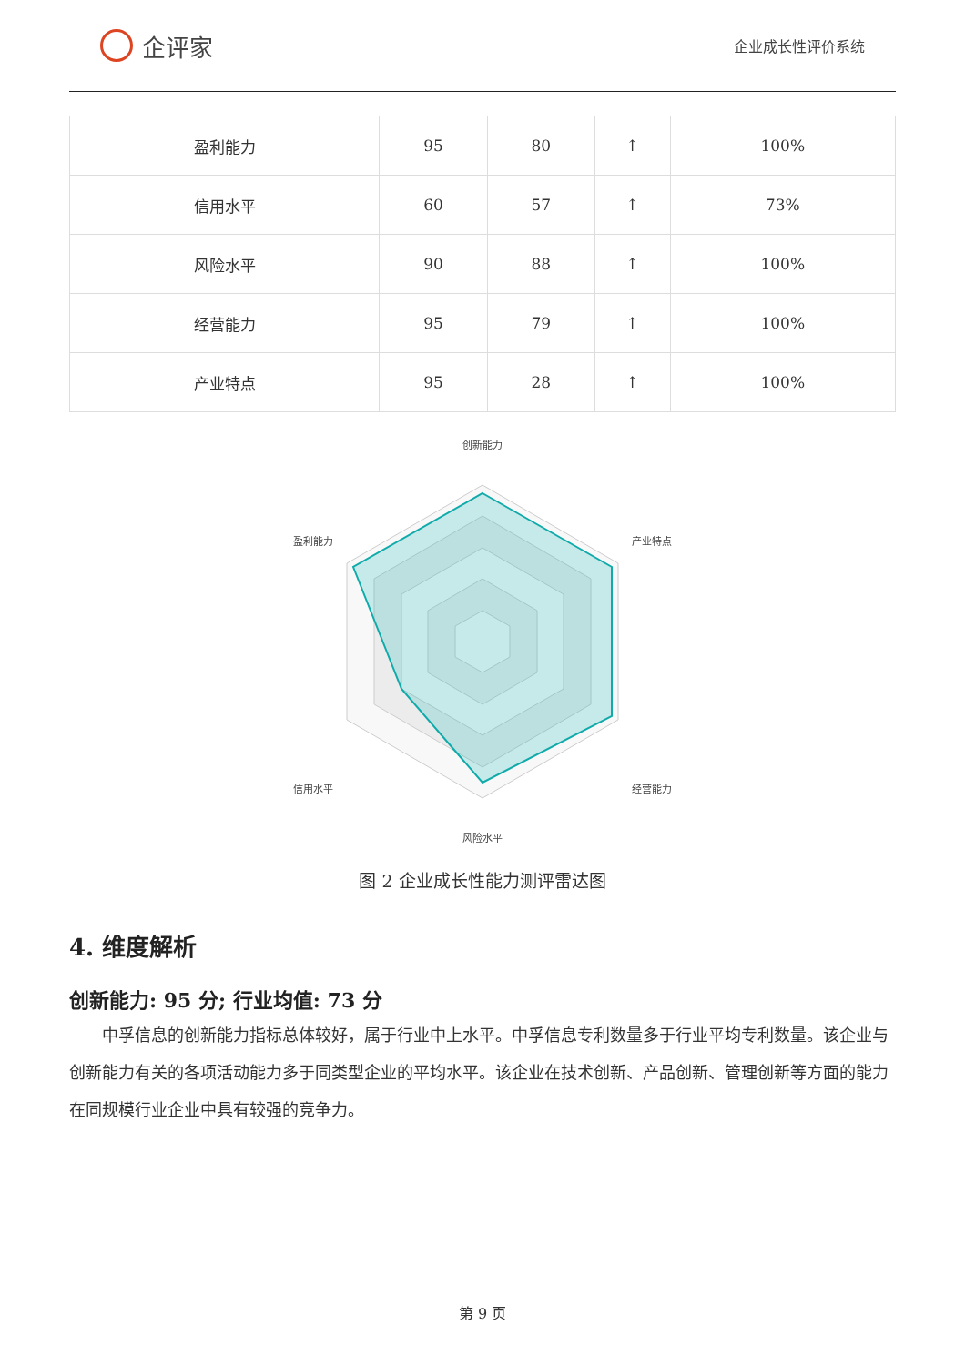企评家
企业成长性评价系统
| 盈利能力 | 95 | 80 | ↑ | 100% |
| 信用水平 | 60 | 57 | ↑ | 73% |
| 风险水平 | 90 | 88 | ↑ | 100% |
| 经营能力 | 95 | 79 | ↑ | 100% |
| 产业特点 | 95 | 28 | ↑ | 100% |
创新能力
产业特点
经营能力
风险水平
信用水平
盈利能力
图 2 企业成长性能力测评雷达图
4. 维度解析
创新能力: 95 分; 行业均值: 73 分
中孚信息的创新能力指标总体较好，属于行业中上水平。中孚信息专利数量多于行业平均专利数量。该企业与创新能力有关的各项活动能力多于同类型企业的平均水平。该企业在技术创新、产品创新、管理创新等方面的能力在同规模行业企业中具有较强的竞争力。
第 9 页